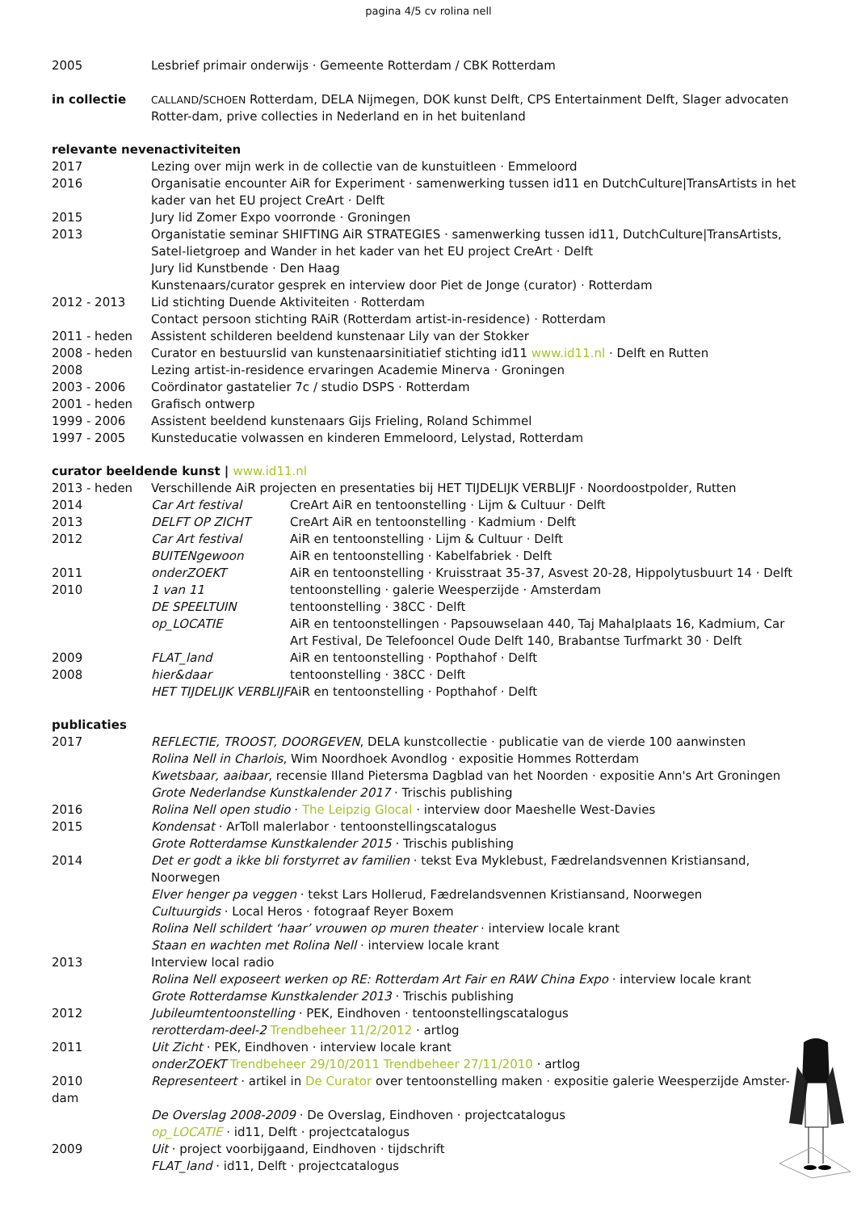pagina 4/5 cv rolina nell
2005 Lesbrief primair onderwijs · Gemeente Rotterdam / CBK Rotterdam
in collectie
CALLAND/SCHOEN Rotterdam, DELA Nijmegen, DOK kunst Delft, CPS Entertainment Delft, Slager advocaten Rotter-dam, prive collecties in Nederland en in het buitenland
relevante nevenactiviteiten
2017 Lezing over mijn werk in de collectie van de kunstuitleen · Emmeloord
2016 Organisatie encounter AiR for Experiment · samenwerking tussen id11 en DutchCulture|TransArtists in het kader van het EU project CreArt · Delft
2015 Jury lid Zomer Expo voorronde · Groningen
2013 Organistatie seminar SHIFTING AiR STRATEGIES · samenwerking tussen id11, DutchCulture|TransArtists, Satel-lietgroep and Wander in het kader van het EU project CreArt · Delft
Jury lid Kunstbende · Den Haag
Kunstenaars/curator gesprek en interview door Piet de Jonge (curator) · Rotterdam
2012 - 2013 Lid stichting Duende Aktiviteiten · Rotterdam
Contact persoon stichting RAiR (Rotterdam artist-in-residence) · Rotterdam
2011 - heden Assistent schilderen beeldend kunstenaar Lily van der Stokker
2008 - heden Curator en bestuurslid van kunstenaarsinitiatief stichting id11 www.id11.nl · Delft en Rutten
2008 Lezing artist-in-residence ervaringen Academie Minerva · Groningen
2003 - 2006 Coördinator gastatelier 7c / studio DSPS · Rotterdam
2001 - heden Grafisch ontwerp
1999 - 2006 Assistent beeldend kunstenaars Gijs Frieling, Roland Schimmel
1997 - 2005 Kunsteducatie volwassen en kinderen Emmeloord, Lelystad, Rotterdam
curator beeldende kunst | www.id11.nl
2013 - heden Verschillende AiR projecten en presentaties bij HET TIJDELIJK VERBLIJF · Noordoostpolder, Rutten
2014 Car Art festival CreArt AiR en tentoonstelling · Lijm & Cultuur · Delft
2013 DELFT OP ZICHT CreArt AiR en tentoonstelling · Kadmium · Delft
2012 Car Art festival AiR en tentoonstelling · Lijm & Cultuur · Delft
BUITENgewoon AiR en tentoonstelling · Kabelfabriek · Delft
2011 onderZOEKT AiR en tentoonstelling · Kruisstraat 35-37, Asvest 20-28, Hippolytusbuurt 14 · Delft
2010 1 van 11 tentoonstelling · galerie Weesperzijde · Amsterdam
DE SPEELTUIN tentoonstelling · 38CC · Delft
op_LOCATIE AiR en tentoonstellingen · Papsouwselaan 440, Taj Mahalplaats 16, Kadmium, Car Art Festival, De Telefooncel Oude Delft 140, Brabantse Turfmarkt 30 · Delft
2009 FLAT_land AiR en tentoonstelling · Popthahof · Delft
2008 hier&daar tentoonstelling · 38CC · Delft
HET TIJDELIJK VERBLIJF AiR en tentoonstelling · Popthahof · Delft
publicaties
2017 REFLECTIE, TROOST, DOORGEVEN, DELA kunstcollectie · publicatie van de vierde 100 aanwinsten
Rolina Nell in Charlois, Wim Noordhoek Avondlog · expositie Hommes Rotterdam
Kwetsbaar, aaibaar, recensie Illand Pietersma Dagblad van het Noorden · expositie Ann's Art Groningen
Grote Nederlandse Kunstkalender 2017 · Trischis publishing
2016 Rolina Nell open studio · The Leipzig Glocal · interview door Maeshelle West-Davies
2015 Kondensat · ArToll malerlabor · tentoonstellingscatalogus
Grote Rotterdamse Kunstkalender 2015 · Trischis publishing
2014 Det er godt a ikke bli forstyrret av familien · tekst Eva Myklebust, Fædrelandsvennen Kristiansand, Noorwegen
Elver henger pa veggen · tekst Lars Hollerud, Fædrelandsvennen Kristiansand, Noorwegen
Cultuurgids · Local Heros · fotograaf Reyer Boxem
Rolina Nell schildert ‘haar’ vrouwen op muren theater · interview locale krant
Staan en wachten met Rolina Nell · interview locale krant
2013 Interview local radio
Rolina Nell exposeert werken op RE: Rotterdam Art Fair en RAW China Expo · interview locale krant
Grote Rotterdamse Kunstkalender 2013 · Trischis publishing
2012 Jubileumtentoonstelling · PEK, Eindhoven · tentoonstellingscatalogus
rerotterdam-deel-2 Trendbeheer 11/2/2012 · artlog
2011 Uit Zicht · PEK, Eindhoven · interview locale krant
onderZOEKT Trendbeheer 29/10/2011 Trendbeheer 27/11/2010 · artlog
2010 Representeert · artikel in De Curator over tentoonstelling maken · expositie galerie Weesperzijde Amster-
dam
De Overslag 2008-2009 · De Overslag, Eindhoven · projectcatalogus
op_LOCATIE · id11, Delft · projectcatalogus
2009 Uit · project voorbijgaand, Eindhoven · tijdschrift
FLAT_land · id11, Delft · projectcatalogus